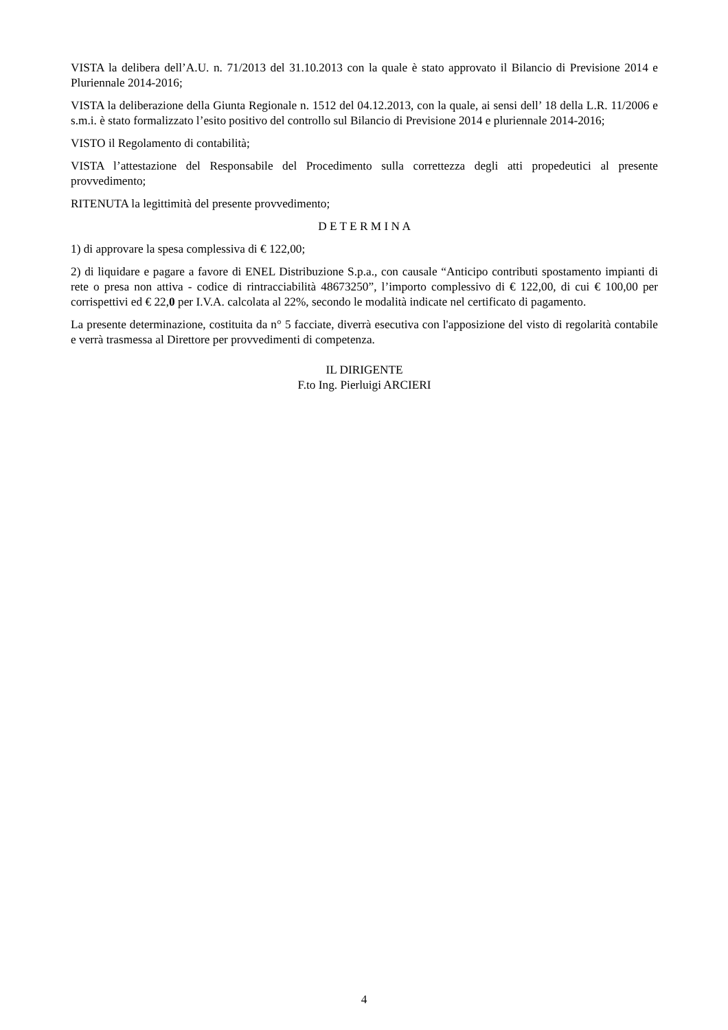VISTA la delibera dell’A.U. n. 71/2013 del 31.10.2013 con la quale è stato approvato il Bilancio di Previsione 2014 e Pluriennale 2014-2016;
VISTA la deliberazione della Giunta Regionale n. 1512 del 04.12.2013, con la quale, ai sensi dell’ 18 della L.R. 11/2006 e s.m.i. è stato formalizzato l’esito positivo del controllo sul Bilancio di Previsione 2014 e pluriennale 2014-2016;
VISTO il Regolamento di contabilità;
VISTA l’attestazione del Responsabile del Procedimento sulla correttezza degli atti propedeutici al presente provvedimento;
RITENUTA la legittimità del presente provvedimento;
D E T E R M I N A
1) di approvare la spesa complessiva di € 122,00;
2) di liquidare e pagare a favore di ENEL Distribuzione S.p.a., con causale “Anticipo contributi spostamento impianti di rete o presa non attiva - codice di rintracciabilità 48673250”, l’importo complessivo di € 122,00, di cui € 100,00 per corrispettivi ed € 22,0 per I.V.A. calcolata al 22%, secondo le modalità indicate nel certificato di pagamento.
La presente determinazione, costituita da n° 5 facciate, diverrà esecutiva con l'apposizione del visto di regolarità contabile e verrà trasmessa al Direttore per provvedimenti di competenza.
IL DIRIGENTE
F.to Ing. Pierluigi ARCIERI
4